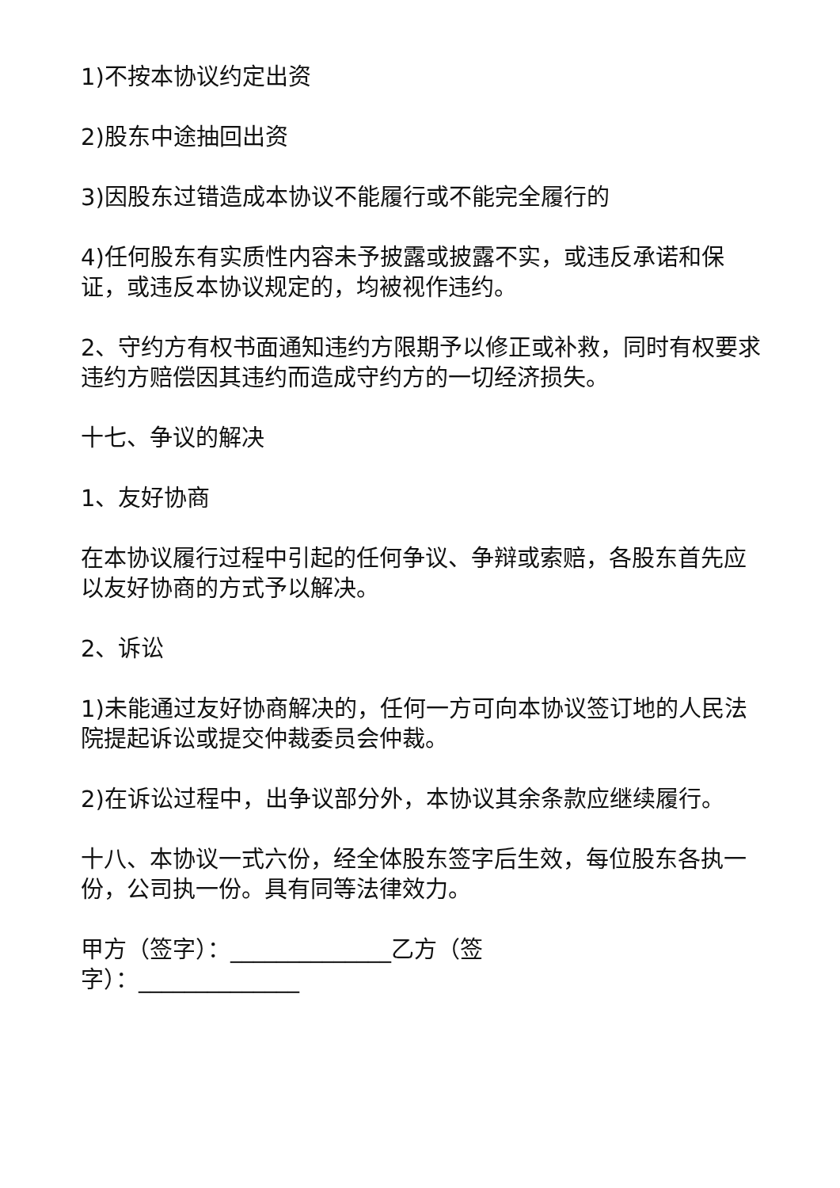1)不按本协议约定出资
2)股东中途抽回出资
3)因股东过错造成本协议不能履行或不能完全履行的
4)任何股东有实质性内容未予披露或披露不实，或违反承诺和保证，或违反本协议规定的，均被视作违约。
2、守约方有权书面通知违约方限期予以修正或补救，同时有权要求违约方赔偿因其违约而造成守约方的一切经济损失。
十七、争议的解决
1、友好协商
在本协议履行过程中引起的任何争议、争辩或索赔，各股东首先应以友好协商的方式予以解决。
2、诉讼
1)未能通过友好协商解决的，任何一方可向本协议签订地的人民法院提起诉讼或提交仲裁委员会仲裁。
2)在诉讼过程中，出争议部分外，本协议其余条款应继续履行。
十八、本协议一式六份，经全体股东签字后生效，每位股东各执一份，公司执一份。具有同等法律效力。
甲方（签字）：______________乙方（签字）：______________